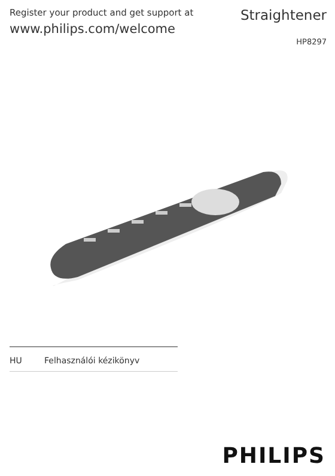Register your product and get support at
www.philips.com/welcome
Straightener
HP8297
HU Felhasználói kézikönyv
PHILIPS